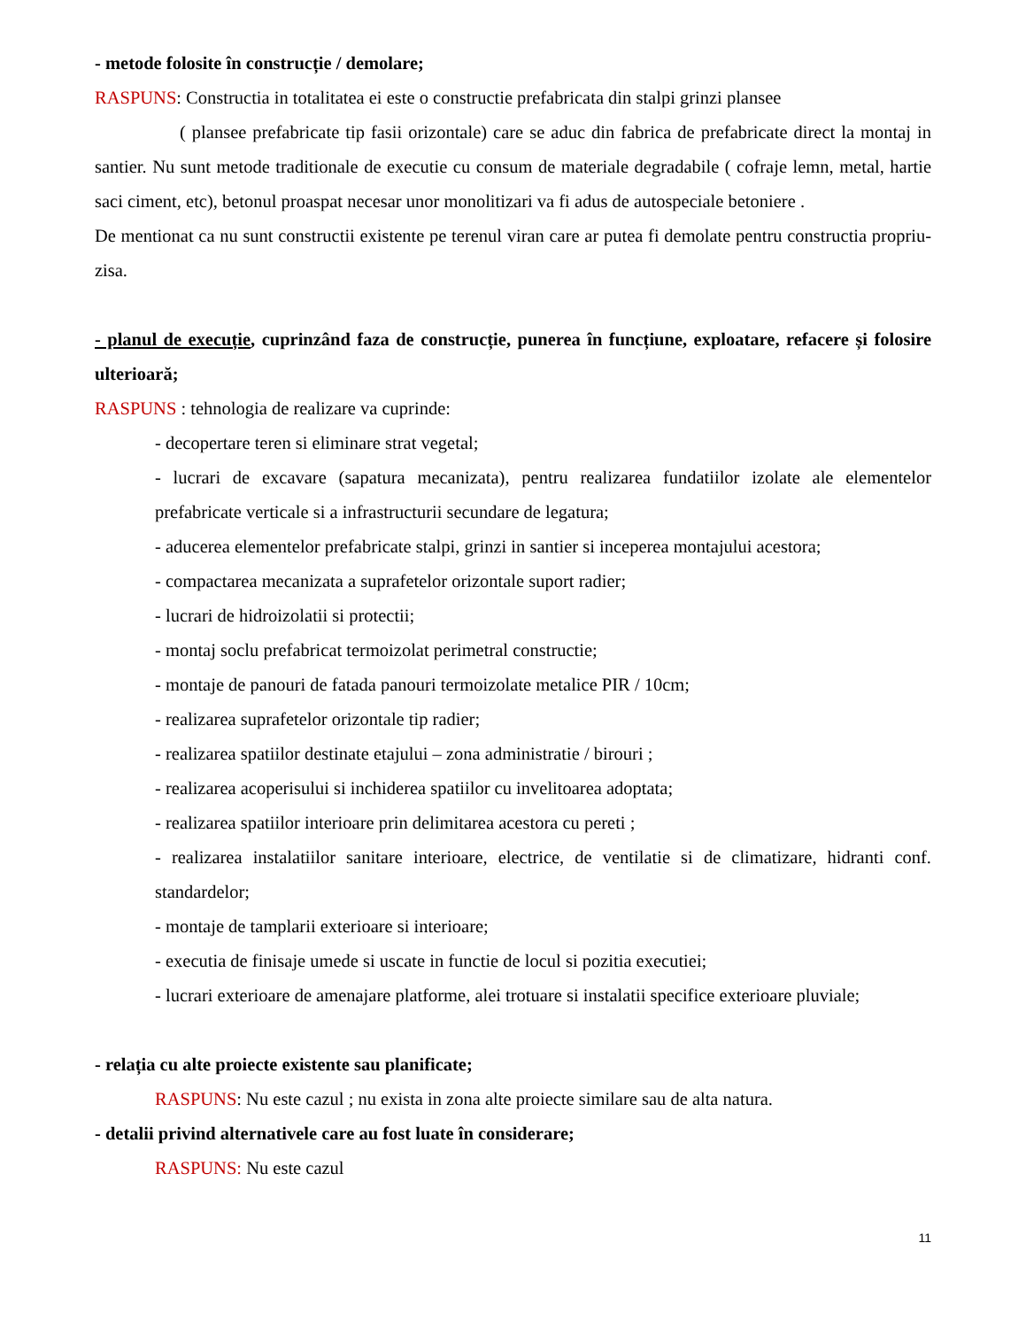- metode folosite în construcție / demolare;
RASPUNS: Constructia in totalitatea ei este o constructie prefabricata din stalpi grinzi plansee
( plansee prefabricate tip fasii orizontale) care se aduc din fabrica de prefabricate direct la montaj in santier. Nu sunt metode traditionale de executie cu consum de materiale degradabile ( cofraje lemn, metal, hartie saci ciment, etc), betonul proaspat necesar unor monolitizari va fi adus de autospeciale betoniere .
De mentionat ca nu sunt constructii existente pe terenul viran care ar putea fi demolate pentru constructia propriu-zisa.
- planul de execuție, cuprinzând faza de construcție, punerea în funcțiune, exploatare, refacere și folosire ulterioară;
RASPUNS : tehnologia de realizare va cuprinde:
- decopertare teren si eliminare strat vegetal;
- lucrari de excavare (sapatura mecanizata), pentru realizarea fundatiilor izolate ale elementelor prefabricate verticale si a infrastructurii secundare de legatura;
- aducerea elementelor prefabricate stalpi, grinzi in santier si inceperea montajului acestora;
- compactarea mecanizata a suprafetelor orizontale suport radier;
- lucrari de hidroizolatii si protectii;
- montaj soclu prefabricat termoizolat perimetral constructie;
- montaje de panouri de fatada panouri termoizolate metalice PIR / 10cm;
- realizarea suprafetelor orizontale tip radier;
- realizarea spatiilor destinate etajului – zona administratie / birouri ;
- realizarea acoperisului si inchiderea spatiilor cu invelitoarea adoptata;
- realizarea spatiilor interioare prin delimitarea acestora cu pereti ;
- realizarea instalatiilor sanitare interioare, electrice, de ventilatie si de climatizare, hidranti conf. standardelor;
- montaje de tamplarii exterioare si interioare;
- executia de finisaje umede si uscate in functie de locul si pozitia executiei;
- lucrari exterioare de amenajare platforme, alei trotuare si instalatii specifice exterioare pluviale;
- relația cu alte proiecte existente sau planificate;
RASPUNS: Nu este cazul ; nu exista in zona alte proiecte similare sau de alta natura.
- detalii privind alternativele care au fost luate în considerare;
RASPUNS: Nu este cazul
11